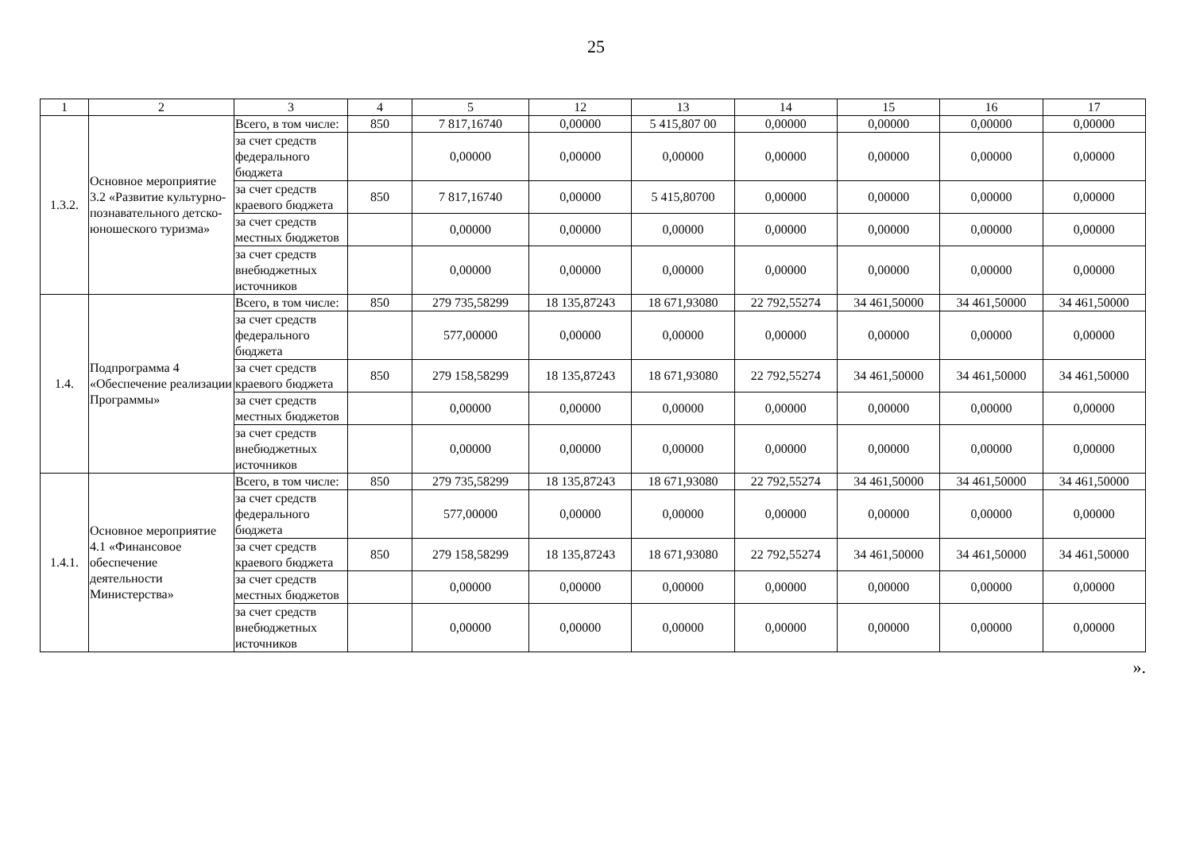25
| 1 | 2 | 3 | 4 | 5 | 12 | 13 | 14 | 15 | 16 | 17 |
| --- | --- | --- | --- | --- | --- | --- | --- | --- | --- | --- |
| 1.3.2. | Основное мероприятие 3.2 «Развитие культурно-познавательного детско-юношеского туризма» | Всего, в том числе: | 850 | 7 817,16740 | 0,00000 | 5 415,807 00 | 0,00000 | 0,00000 | 0,00000 | 0,00000 |
| | | за счет средств федерального бюджета | | 0,00000 | 0,00000 | 0,00000 | 0,00000 | 0,00000 | 0,00000 | 0,00000 |
| | | за счет средств краевого бюджета | 850 | 7 817,16740 | 0,00000 | 5 415,80700 | 0,00000 | 0,00000 | 0,00000 | 0,00000 |
| | | за счет средств местных бюджетов | | 0,00000 | 0,00000 | 0,00000 | 0,00000 | 0,00000 | 0,00000 | 0,00000 |
| | | за счет средств внебюджетных источников | | 0,00000 | 0,00000 | 0,00000 | 0,00000 | 0,00000 | 0,00000 | 0,00000 |
| 1.4. | Подпрограмма 4 «Обеспечение реализации Программы» | Всего, в том числе: | 850 | 279 735,58299 | 18 135,87243 | 18 671,93080 | 22 792,55274 | 34 461,50000 | 34 461,50000 | 34 461,50000 |
| | | за счет средств федерального бюджета | | 577,00000 | 0,00000 | 0,00000 | 0,00000 | 0,00000 | 0,00000 | 0,00000 |
| | | за счет средств краевого бюджета | 850 | 279 158,58299 | 18 135,87243 | 18 671,93080 | 22 792,55274 | 34 461,50000 | 34 461,50000 | 34 461,50000 |
| | | за счет средств местных бюджетов | | 0,00000 | 0,00000 | 0,00000 | 0,00000 | 0,00000 | 0,00000 | 0,00000 |
| | | за счет средств внебюджетных источников | | 0,00000 | 0,00000 | 0,00000 | 0,00000 | 0,00000 | 0,00000 | 0,00000 |
| 1.4.1. | Основное мероприятие 4.1 «Финансовое обеспечение деятельности Министерства» | Всего, в том числе: | 850 | 279 735,58299 | 18 135,87243 | 18 671,93080 | 22 792,55274 | 34 461,50000 | 34 461,50000 | 34 461,50000 |
| | | за счет средств федерального бюджета | | 577,00000 | 0,00000 | 0,00000 | 0,00000 | 0,00000 | 0,00000 | 0,00000 |
| | | за счет средств краевого бюджета | 850 | 279 158,58299 | 18 135,87243 | 18 671,93080 | 22 792,55274 | 34 461,50000 | 34 461,50000 | 34 461,50000 |
| | | за счет средств местных бюджетов | | 0,00000 | 0,00000 | 0,00000 | 0,00000 | 0,00000 | 0,00000 | 0,00000 |
| | | за счет средств внебюджетных источников | | 0,00000 | 0,00000 | 0,00000 | 0,00000 | 0,00000 | 0,00000 | 0,00000 |
».